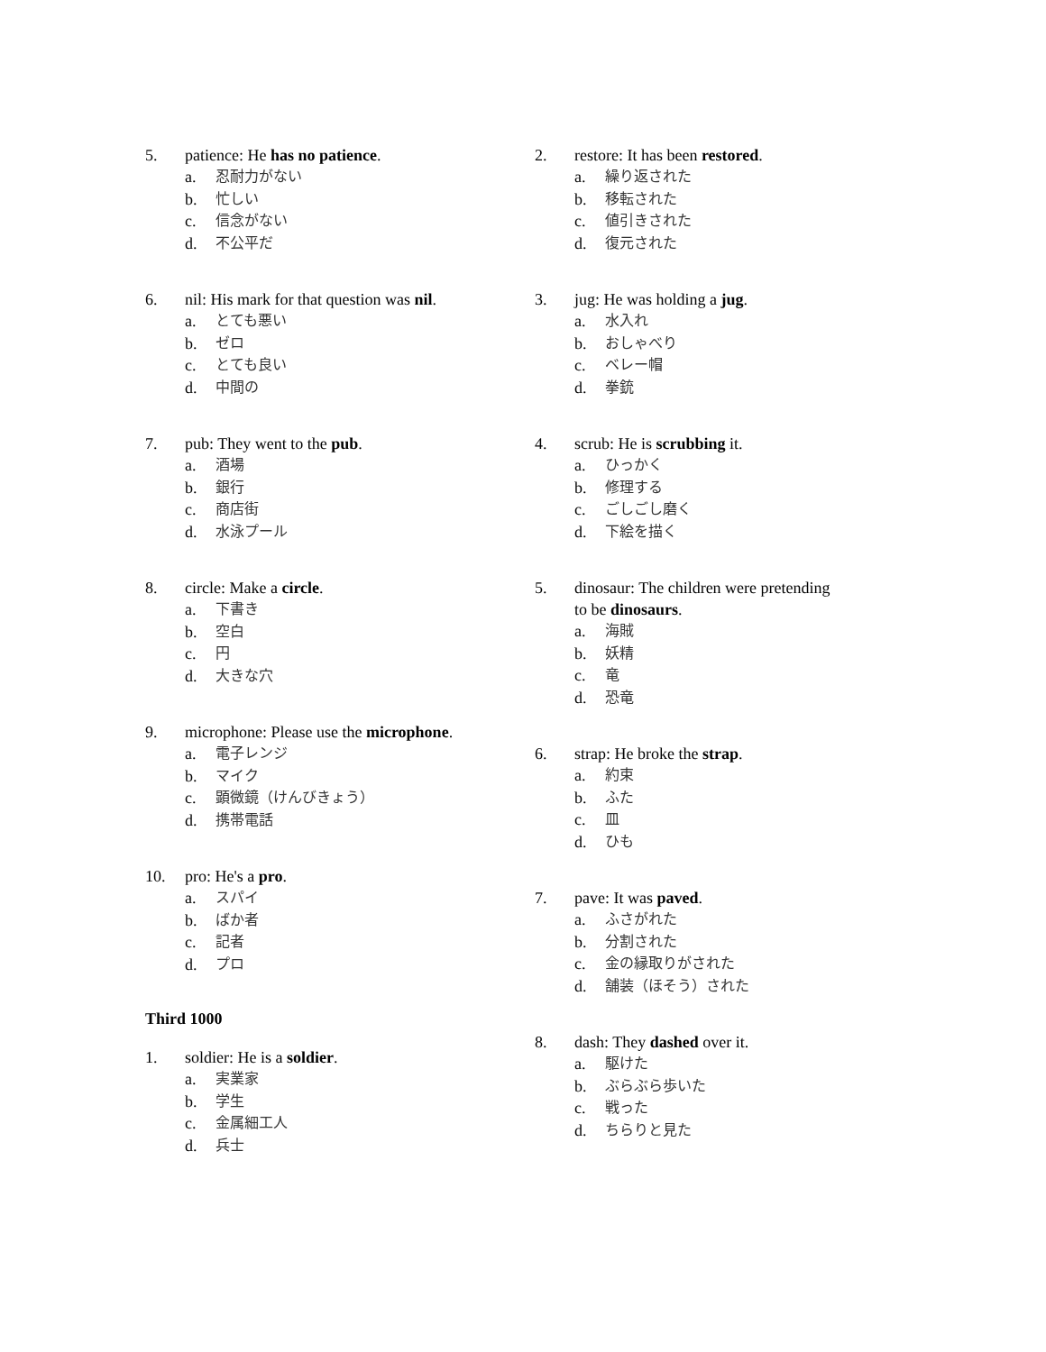5. patience: He has no patience.
a. 忍耐力がない
b. 忙しい
c. 信念がない
d. 不公平だ
6. nil: His mark for that question was nil.
a. とても悪い
b. ゼロ
c. とても良い
d. 中間の
7. pub: They went to the pub.
a. 酒場
b. 銀行
c. 商店街
d. 水泳プール
8. circle: Make a circle.
a. 下書き
b. 空白
c. 円
d. 大きな穴
9. microphone: Please use the microphone.
a. 電子レンジ
b. マイク
c. 顕微鏡（けんびきょう）
d. 携帯電話
10. pro: He's a pro.
a. スパイ
b. ばか者
c. 記者
d. プロ
Third 1000
1. soldier: He is a soldier.
a. 実業家
b. 学生
c. 金属細工人
d. 兵士
2. restore: It has been restored.
a. 繰り返された
b. 移転された
c. 値引きされた
d. 復元された
3. jug: He was holding a jug.
a. 水入れ
b. おしゃべり
c. ベレー帽
d. 拳銃
4. scrub: He is scrubbing it.
a. ひっかく
b. 修理する
c. ごしごし磨く
d. 下絵を描く
5. dinosaur: The children were pretending to be dinosaurs.
a. 海賊
b. 妖精
c. 竜
d. 恐竜
6. strap: He broke the strap.
a. 約束
b. ふた
c. 皿
d. ひも
7. pave: It was paved.
a. ふさがれた
b. 分割された
c. 金の縁取りがされた
d. 舗装（ほそう）された
8. dash: They dashed over it.
a. 駆けた
b. ぶらぶら歩いた
c. 戦った
d. ちらりと見た